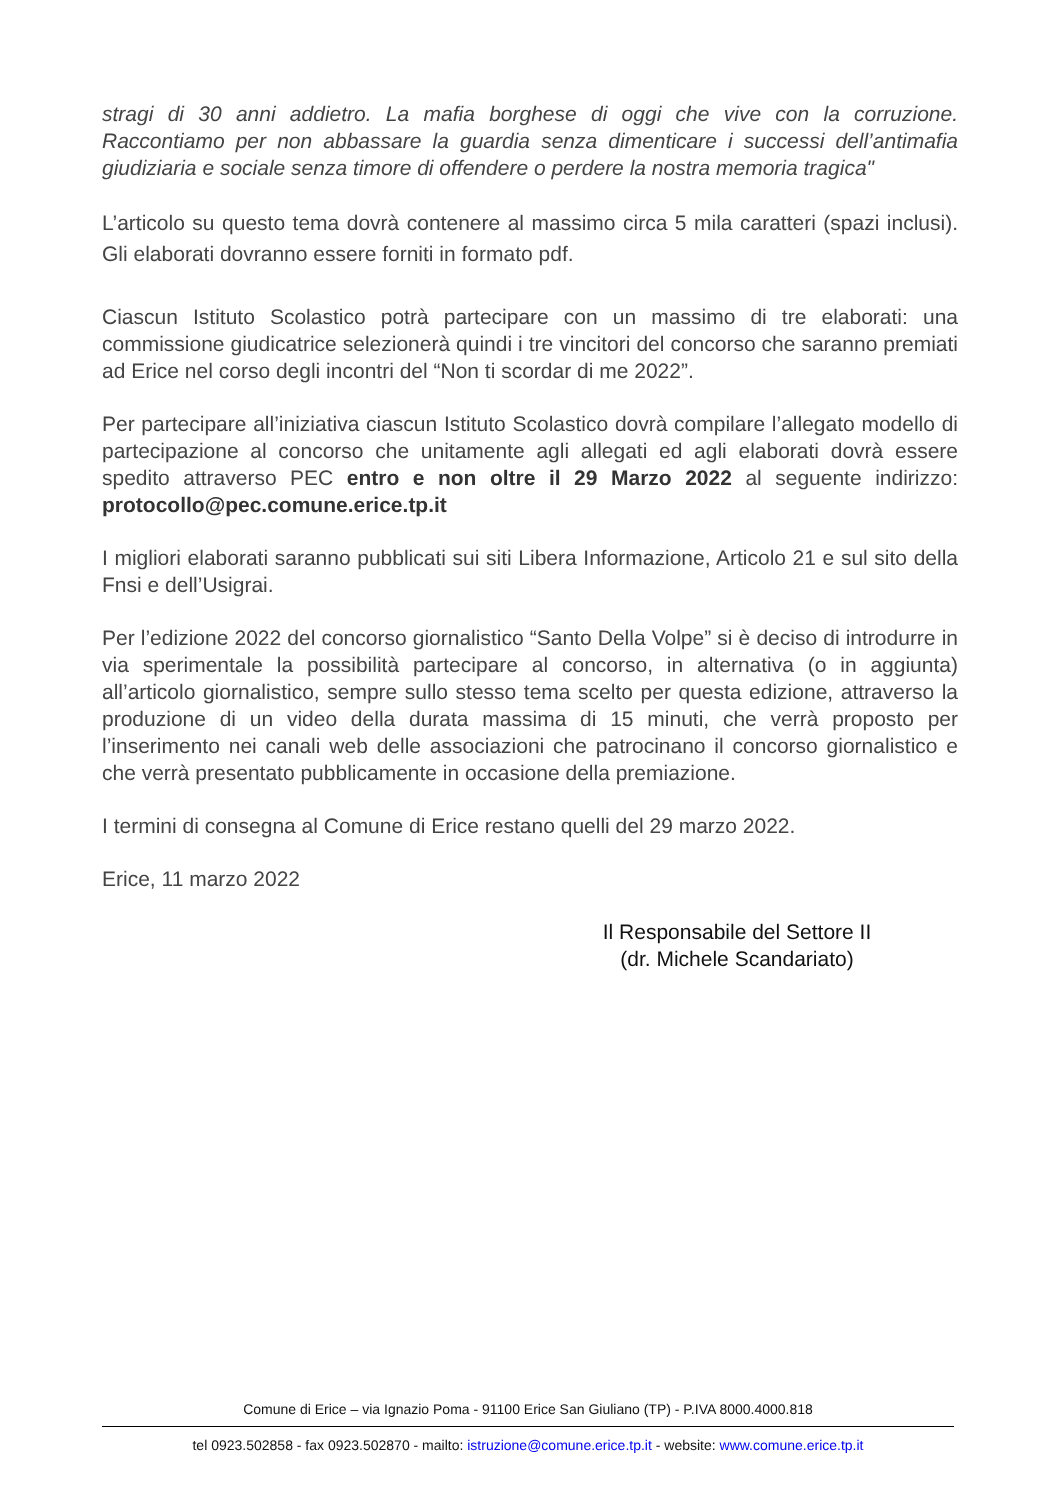stragi di 30 anni addietro. La mafia borghese di oggi che vive con la corruzione. Raccontiamo per non abbassare la guardia senza dimenticare i successi dell’antimafia giudiziaria e sociale senza timore di offendere o perdere la nostra memoria tragica"
L’articolo su questo tema dovrà contenere al massimo circa 5 mila caratteri (spazi inclusi). Gli elaborati dovranno essere forniti in formato pdf.
Ciascun Istituto Scolastico potrà partecipare con un massimo di tre elaborati: una commissione giudicatrice selezionerà quindi i tre vincitori del concorso che saranno premiati ad Erice nel corso degli incontri del “Non ti scordar di me 2022”.
Per partecipare all’iniziativa ciascun Istituto Scolastico dovrà compilare l’allegato modello di partecipazione al concorso che unitamente agli allegati ed agli elaborati dovrà essere spedito attraverso PEC entro e non oltre il 29 Marzo 2022 al seguente indirizzo: protocollo@pec.comune.erice.tp.it
I migliori elaborati saranno pubblicati sui siti Libera Informazione, Articolo 21 e sul sito della Fnsi e dell’Usigrai.
Per l’edizione 2022 del concorso giornalistico “Santo Della Volpe” si è deciso di introdurre in via sperimentale la possibilità partecipare al concorso, in alternativa (o in aggiunta) all’articolo giornalistico, sempre sullo stesso tema scelto per questa edizione, attraverso la produzione di un video della durata massima di 15 minuti, che verrà proposto per l’inserimento nei canali web delle associazioni che patrocinano il concorso giornalistico e che verrà presentato pubblicamente in occasione della premiazione.
I termini di consegna al Comune di Erice restano quelli del 29 marzo 2022.
Erice, 11 marzo 2022
Il Responsabile del Settore II
(dr. Michele Scandariato)
Comune di Erice – via Ignazio Poma - 91100 Erice San Giuliano (TP) - P.IVA 8000.4000.818
tel 0923.502858 - fax 0923.502870 - mailto: istruzione@comune.erice.tp.it - website: www.comune.erice.tp.it